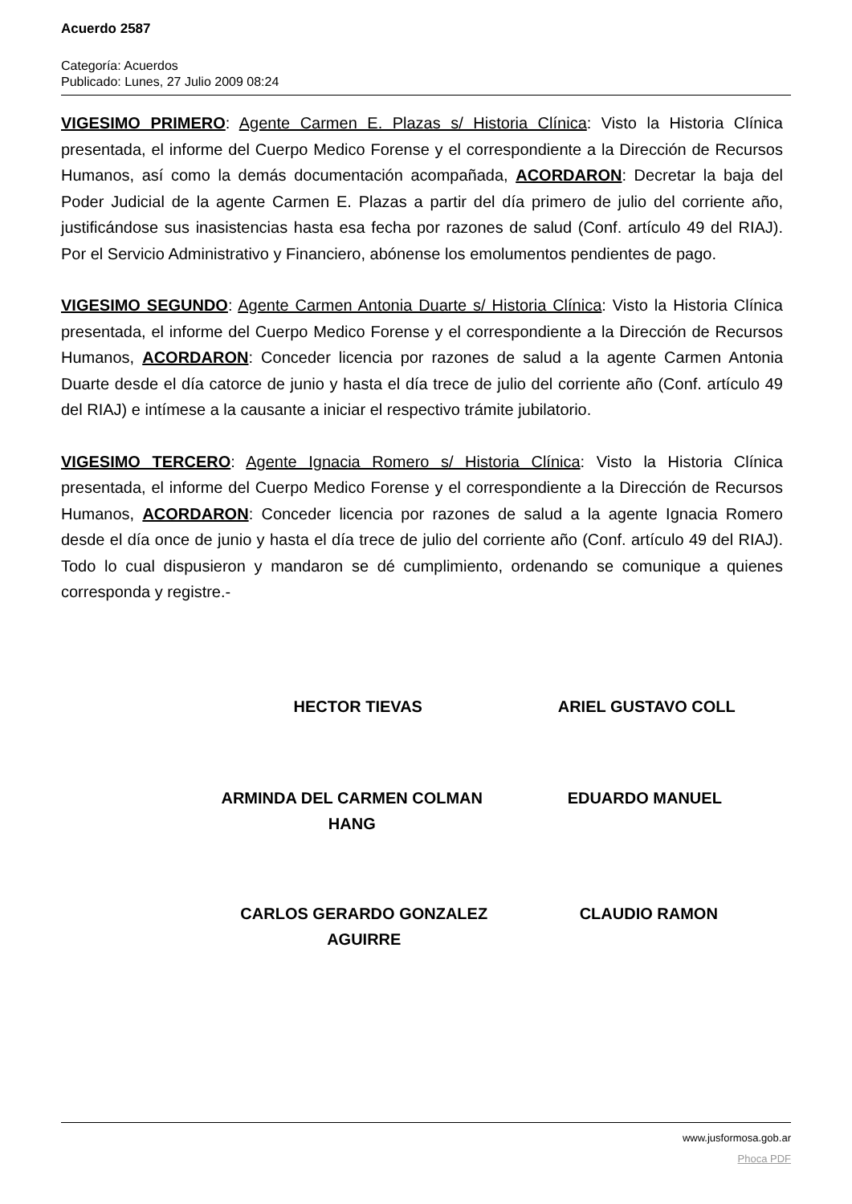Acuerdo 2587
Categoría: Acuerdos
Publicado: Lunes, 27 Julio 2009 08:24
VIGESIMO PRIMERO: Agente Carmen E. Plazas s/ Historia Clínica: Visto la Historia Clínica presentada, el informe del Cuerpo Medico Forense y el correspondiente a la Dirección de Recursos Humanos, así como la demás documentación acompañada, ACORDARON: Decretar la baja del Poder Judicial de la agente Carmen E. Plazas a partir del día primero de julio del corriente año, justificándose sus inasistencias hasta esa fecha por razones de salud (Conf. artículo 49 del RIAJ). Por el Servicio Administrativo y Financiero, abónense los emolumentos pendientes de pago.
VIGESIMO SEGUNDO: Agente Carmen Antonia Duarte s/ Historia Clínica: Visto la Historia Clínica presentada, el informe del Cuerpo Medico Forense y el correspondiente a la Dirección de Recursos Humanos, ACORDARON: Conceder licencia por razones de salud a la agente Carmen Antonia Duarte desde el día catorce de junio y hasta el día trece de julio del corriente año (Conf. artículo 49 del RIAJ) e intímese a la causante a iniciar el respectivo trámite jubilatorio.
VIGESIMO TERCERO: Agente Ignacia Romero s/ Historia Clínica: Visto la Historia Clínica presentada, el informe del Cuerpo Medico Forense y el correspondiente a la Dirección de Recursos Humanos, ACORDARON: Conceder licencia por razones de salud a la agente Ignacia Romero desde el día once de junio y hasta el día trece de julio del corriente año (Conf. artículo 49 del RIAJ). Todo lo cual dispusieron y mandaron se dé cumplimiento, ordenando se comunique a quienes corresponda y registre.-
HECTOR TIEVAS ARIEL GUSTAVO COLL
ARMINDA DEL CARMEN COLMAN HANG EDUARDO MANUEL
CARLOS GERARDO GONZALEZ AGUIRRE
CLAUDIO RAMON
www.jusformosa.gob.ar
Phoca PDF